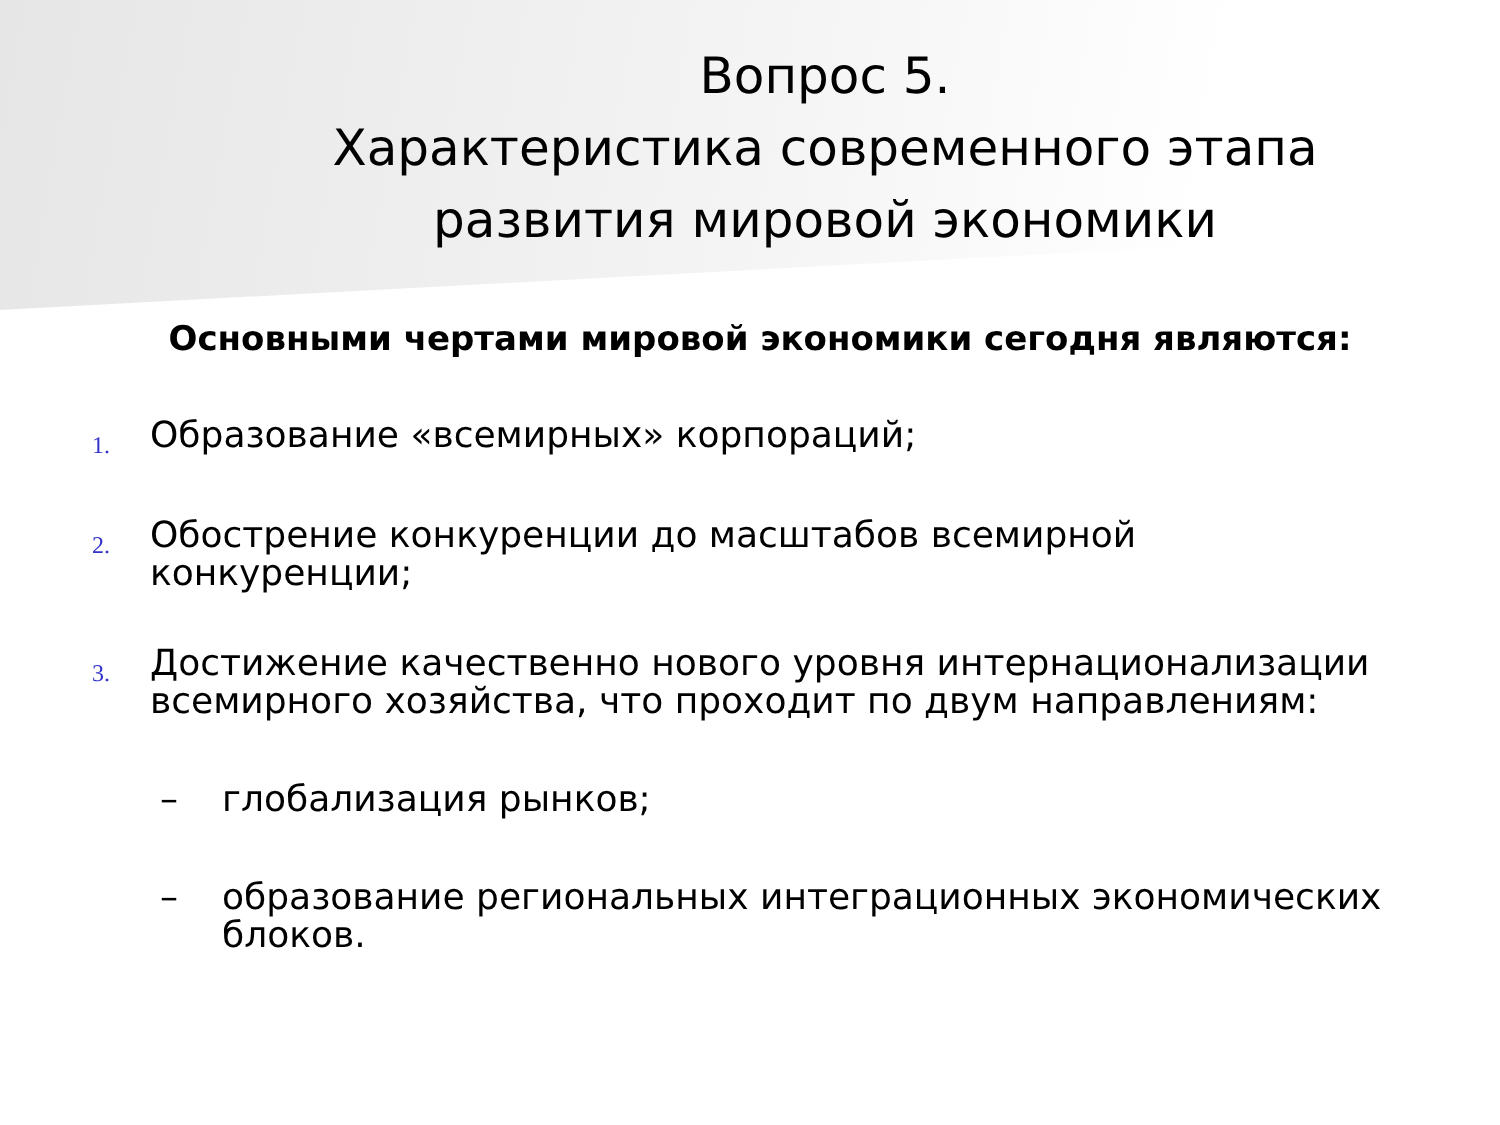Вопрос 5.
Характеристика современного этапа
развития мировой экономики
Основными чертами мировой экономики сегодня являются:
1.
Образование «всемирных» корпораций;
2.
Обострение конкуренции до масштабов всемирной
конкуренции;
3.
Достижение качественно нового уровня интернационализации
всемирного хозяйства, что проходит по двум направлениям:
– глобализация рынков;
– образование региональных интеграционных экономических
блоков.